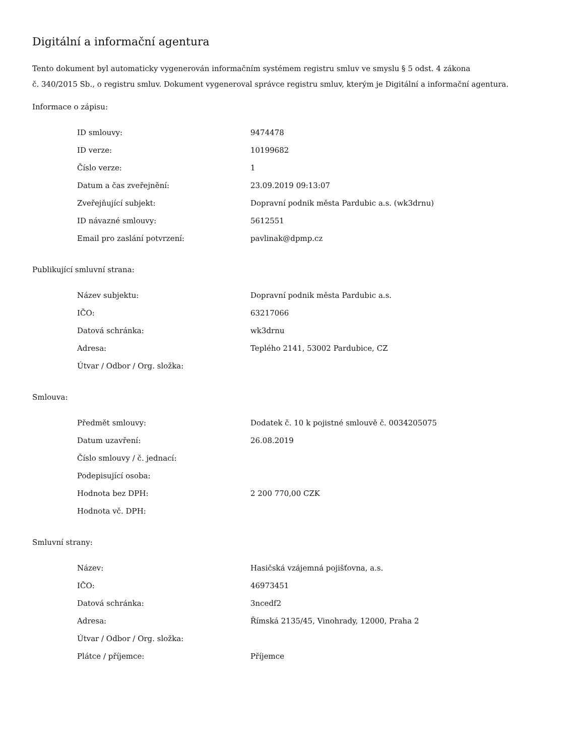Digitální a informační agentura
Tento dokument byl automaticky vygenerován informačním systémem registru smluv ve smyslu § 5 odst. 4 zákona
č. 340/2015 Sb., o registru smluv. Dokument vygeneroval správce registru smluv, kterým je Digitální a informační agentura.
Informace o zápisu:
| ID smlouvy: | 9474478 |
| ID verze: | 10199682 |
| Číslo verze: | 1 |
| Datum a čas zveřejnění: | 23.09.2019 09:13:07 |
| Zveřejňující subjekt: | Dopravní podnik města Pardubic a.s. (wk3drnu) |
| ID návazné smlouvy: | 5612551 |
| Email pro zaslání potvrzení: | pavlinak@dpmp.cz |
Publikující smluvní strana:
| Název subjektu: | Dopravní podnik města Pardubic a.s. |
| IČO: | 63217066 |
| Datová schránka: | wk3drnu |
| Adresa: | Teplého 2141, 53002 Pardubice, CZ |
| Útvar / Odbor / Org. složka: | |
Smlouva:
| Předmět smlouvy: | Dodatek č. 10 k pojistné smlouvě č. 0034205075 |
| Datum uzavření: | 26.08.2019 |
| Číslo smlouvy / č. jednací: | |
| Podepisující osoba: | |
| Hodnota bez DPH: | 2 200 770,00 CZK |
| Hodnota vč. DPH: | |
Smluvní strany:
| Název: | Hasičská vzájemná pojišťovna, a.s. |
| IČO: | 46973451 |
| Datová schránka: | 3ncedf2 |
| Adresa: | Římská 2135/45, Vinohrady, 12000, Praha 2 |
| Útvar / Odbor / Org. složka: | |
| Plátce / příjemce: | Příjemce |